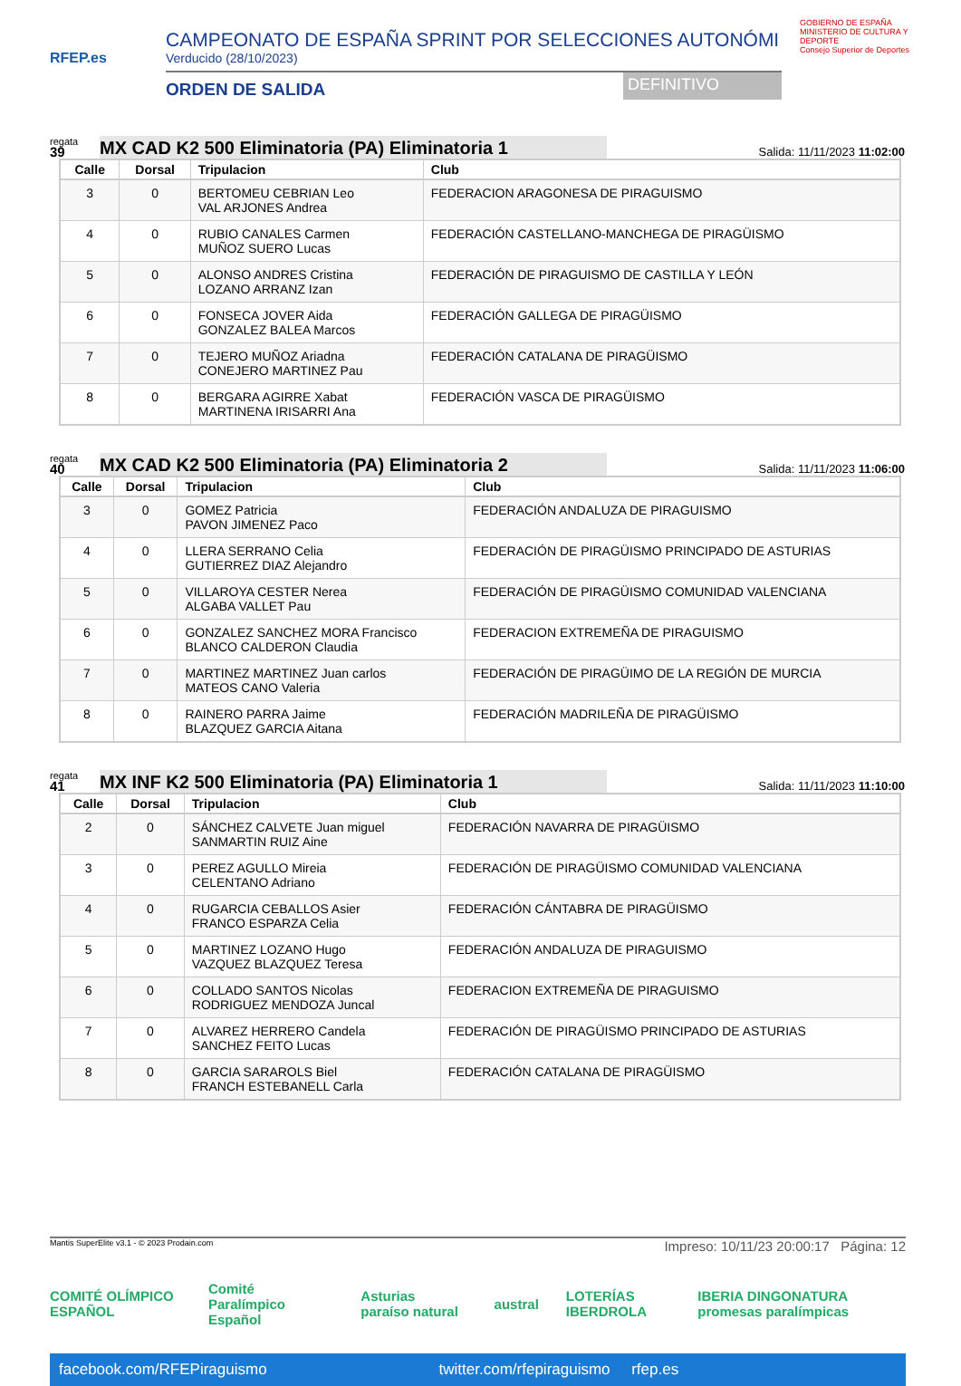RFEP.es
CAMPEONATO DE ESPAÑA SPRINT POR SELECCIONES AUTONÓMI
Verducido (28/10/2023)
ORDEN DE SALIDA DEFINITIVO
GOBIERNO DE ESPAÑA MINISTERIO DE CULTURA Y DEPORTE
Consejo Superior de Deportes
regata
39
MX CAD K2 500 Eliminatoria (PA) Eliminatoria 1
Salida: 11/11/2023 11:02:00
| Calle | Dorsal | Tripulacion | Club |
| --- | --- | --- | --- |
| 3 | 0 | BERTOMEU CEBRIAN Leo VAL ARJONES Andrea | FEDERACION ARAGONESA DE PIRAGUISMO |
| 4 | 0 | RUBIO CANALES Carmen MUÑOZ SUERO Lucas | FEDERACIÓN CASTELLANO-MANCHEGA DE PIRAGÜISMO |
| 5 | 0 | ALONSO ANDRES Cristina LOZANO ARRANZ Izan | FEDERACIÓN DE PIRAGUISMO DE CASTILLA Y LEÓN |
| 6 | 0 | FONSECA JOVER Aida GONZALEZ BALEA Marcos | FEDERACIÓN GALLEGA DE PIRAGÜISMO |
| 7 | 0 | TEJERO MUÑOZ Ariadna CONEJERO MARTINEZ Pau | FEDERACIÓN CATALANA DE PIRAGÜISMO |
| 8 | 0 | BERGARA AGIRRE Xabat MARTINENA IRISARRI Ana | FEDERACIÓN VASCA DE PIRAGÜISMO |
regata
40
MX CAD K2 500 Eliminatoria (PA) Eliminatoria 2
Salida: 11/11/2023 11:06:00
| Calle | Dorsal | Tripulacion | Club |
| --- | --- | --- | --- |
| 3 | 0 | GOMEZ Patricia PAVON JIMENEZ Paco | FEDERACIÓN ANDALUZA DE PIRAGUISMO |
| 4 | 0 | LLERA SERRANO Celia GUTIERREZ DIAZ Alejandro | FEDERACIÓN DE PIRAGÜISMO PRINCIPADO DE ASTURIAS |
| 5 | 0 | VILLAROYA CESTER Nerea ALGABA VALLET Pau | FEDERACIÓN DE PIRAGÜISMO COMUNIDAD VALENCIANA |
| 6 | 0 | GONZALEZ SANCHEZ MORA Francisco BLANCO CALDERON Claudia | FEDERACION EXTREMEÑA DE PIRAGUISMO |
| 7 | 0 | MARTINEZ MARTINEZ Juan carlos MATEOS CANO Valeria | FEDERACIÓN DE PIRAGÜIMO DE LA REGIÓN DE MURCIA |
| 8 | 0 | RAINERO PARRA Jaime BLAZQUEZ GARCIA Aitana | FEDERACIÓN MADRILEÑA DE PIRAGÜISMO |
regata
41
MX INF K2 500 Eliminatoria (PA) Eliminatoria 1
Salida: 11/11/2023 11:10:00
| Calle | Dorsal | Tripulacion | Club |
| --- | --- | --- | --- |
| 2 | 0 | SÁNCHEZ CALVETE Juan miguel SANMARTIN RUIZ Aine | FEDERACIÓN NAVARRA DE PIRAGÜISMO |
| 3 | 0 | PEREZ AGULLO Mireia CELENTANO Adriano | FEDERACIÓN DE PIRAGÜISMO COMUNIDAD VALENCIANA |
| 4 | 0 | RUGARCIA CEBALLOS Asier FRANCO ESPARZA Celia | FEDERACIÓN CÁNTABRA DE PIRAGÜISMO |
| 5 | 0 | MARTINEZ LOZANO Hugo VAZQUEZ BLAZQUEZ Teresa | FEDERACIÓN ANDALUZA DE PIRAGUISMO |
| 6 | 0 | COLLADO SANTOS Nicolas RODRIGUEZ MENDOZA Juncal | FEDERACION EXTREMEÑA DE PIRAGUISMO |
| 7 | 0 | ALVAREZ HERRERO Candela SANCHEZ FEITO Lucas | FEDERACIÓN DE PIRAGÜISMO PRINCIPADO DE ASTURIAS |
| 8 | 0 | GARCIA SARAROLS Biel FRANCH ESTEBANELL Carla | FEDERACIÓN CATALANA DE PIRAGÜISMO |
Mantis SuperElite v3.1 - © 2023 Prodain.com Impreso: 10/11/23 20:00:17 Página: 12
COMITÉ OLÍMPICO ESPAÑOL Comité Paralímpico Español Asturias paraíso natural austral LOTERÍAS IBERDROLA IBERIA DINGONATURA promesas paralímpicas
facebook.com/RFEPiraguismo twitter.com/rfepiraguismo rfep.es